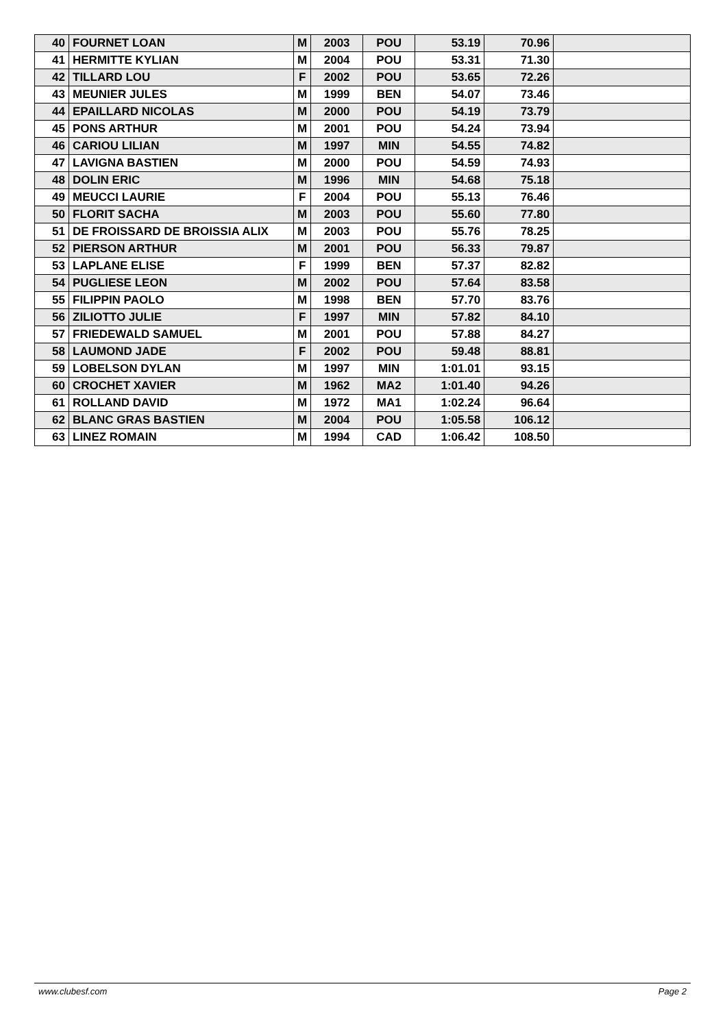| 40 | FOURNET LOAN | M | 2003 | POU | 53.19 | 70.96 | |
| 41 | HERMITTE KYLIAN | M | 2004 | POU | 53.31 | 71.30 | |
| 42 | TILLARD LOU | F | 2002 | POU | 53.65 | 72.26 | |
| 43 | MEUNIER JULES | M | 1999 | BEN | 54.07 | 73.46 | |
| 44 | EPAILLARD NICOLAS | M | 2000 | POU | 54.19 | 73.79 | |
| 45 | PONS ARTHUR | M | 2001 | POU | 54.24 | 73.94 | |
| 46 | CARIOU LILIAN | M | 1997 | MIN | 54.55 | 74.82 | |
| 47 | LAVIGNA BASTIEN | M | 2000 | POU | 54.59 | 74.93 | |
| 48 | DOLIN ERIC | M | 1996 | MIN | 54.68 | 75.18 | |
| 49 | MEUCCI LAURIE | F | 2004 | POU | 55.13 | 76.46 | |
| 50 | FLORIT SACHA | M | 2003 | POU | 55.60 | 77.80 | |
| 51 | DE FROISSARD DE BROISSIA ALIX | M | 2003 | POU | 55.76 | 78.25 | |
| 52 | PIERSON ARTHUR | M | 2001 | POU | 56.33 | 79.87 | |
| 53 | LAPLANE ELISE | F | 1999 | BEN | 57.37 | 82.82 | |
| 54 | PUGLIESE LEON | M | 2002 | POU | 57.64 | 83.58 | |
| 55 | FILIPPIN PAOLO | M | 1998 | BEN | 57.70 | 83.76 | |
| 56 | ZILIOTTO JULIE | F | 1997 | MIN | 57.82 | 84.10 | |
| 57 | FRIEDEWALD SAMUEL | M | 2001 | POU | 57.88 | 84.27 | |
| 58 | LAUMOND JADE | F | 2002 | POU | 59.48 | 88.81 | |
| 59 | LOBELSON DYLAN | M | 1997 | MIN | 1:01.01 | 93.15 | |
| 60 | CROCHET XAVIER | M | 1962 | MA2 | 1:01.40 | 94.26 | |
| 61 | ROLLAND DAVID | M | 1972 | MA1 | 1:02.24 | 96.64 | |
| 62 | BLANC GRAS BASTIEN | M | 2004 | POU | 1:05.58 | 106.12 | |
| 63 | LINEZ ROMAIN | M | 1994 | CAD | 1:06.42 | 108.50 | |
www.clubesf.com Page 2